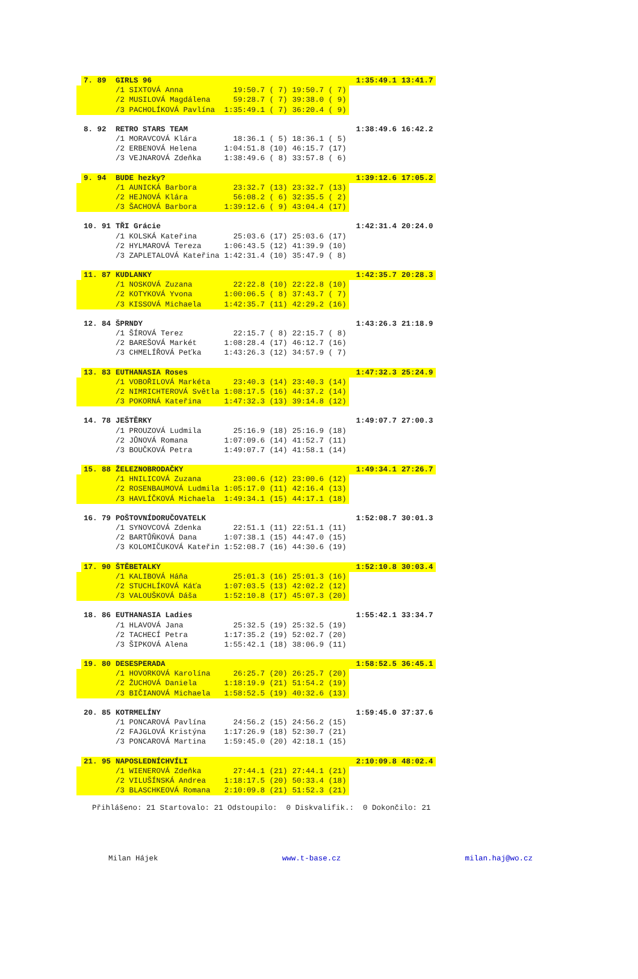| | 7. 89 | GIRLS 96 | | | | 1:35:49.1 | 13:41.7 |
| | | /1 SIXTOVÁ Anna | 19:50.7 ( 7) | 19:50.7 ( 7) | | | |
| | | /2 MUSILOVÁ Magdálena | 59:28.7 ( 7) | 39:38.0 ( 9) | | | |
| | | /3 PACHOLÍKOVÁ Pavlína | 1:35:49.1 ( 7) | 36:20.4 ( 9) | | | |
| | 8. 92 | RETRO STARS TEAM | | | | 1:38:49.6 | 16:42.2 |
| | | /1 MORAVCOVÁ Klára | 18:36.1 ( 5) | 18:36.1 ( 5) | | | |
| | | /2 ERBENOVÁ Helena | 1:04:51.8 (10) | 46:15.7 (17) | | | |
| | | /3 VEJNAROVÁ Zdeňka | 1:38:49.6 ( 8) | 33:57.8 ( 6) | | | |
| | 9. 94 | BUDE hezky? | | | | 1:39:12.6 | 17:05.2 |
| | | /1 AUNICKÁ Barbora | 23:32.7 (13) | 23:32.7 (13) | | | |
| | | /2 HEJNOVÁ Klára | 56:08.2 ( 6) | 32:35.5 ( 2) | | | |
| | | /3 ŠACHOVÁ Barbora | 1:39:12.6 ( 9) | 43:04.4 (17) | | | |
| | 10. 91 | TŘI Grácie | | | | 1:42:31.4 | 20:24.0 |
| | | /1 KOLSKÁ Kateřina | 25:03.6 (17) | 25:03.6 (17) | | | |
| | | /2 HYLMAROVÁ Tereza | 1:06:43.5 (12) | 41:39.9 (10) | | | |
| | | /3 ZAPLETALOVÁ Kateřina | 1:42:31.4 (10) | 35:47.9 ( 8) | | | |
| | 11. 87 | KUDLANKY | | | | 1:42:35.7 | 20:28.3 |
| | | /1 NOSKOVÁ Zuzana | 22:22.8 (10) | 22:22.8 (10) | | | |
| | | /2 KOTYKOVÁ Yvona | 1:00:06.5 ( 8) | 37:43.7 ( 7) | | | |
| | | /3 KISSOVÁ Michaela | 1:42:35.7 (11) | 42:29.2 (16) | | | |
| | 12. 84 | ŠPRNDY | | | | 1:43:26.3 | 21:18.9 |
| | | /1 ŠÍROVÁ Terez | 22:15.7 ( 8) | 22:15.7 ( 8) | | | |
| | | /2 BAREŠOVÁ Markét | 1:08:28.4 (17) | 46:12.7 (16) | | | |
| | | /3 CHMELÍŘOVÁ Peťka | 1:43:26.3 (12) | 34:57.9 ( 7) | | | |
| | 13. 83 | EUTHANASIA Roses | | | | 1:47:32.3 | 25:24.9 |
| | | /1 VOBOŘILOVÁ Markéta | 23:40.3 (14) | 23:40.3 (14) | | | |
| | | /2 NIMRICHTEROVÁ Světla | 1:08:17.5 (16) | 44:37.2 (14) | | | |
| | | /3 POKORNÁ Kateřina | 1:47:32.3 (13) | 39:14.8 (12) | | | |
| | 14. 78 | JEŠTĚRKY | | | | 1:49:07.7 | 27:00.3 |
| | | /1 PROUZOVÁ Ludmila | 25:16.9 (18) | 25:16.9 (18) | | | |
| | | /2 JŮNOVÁ Romana | 1:07:09.6 (14) | 41:52.7 (11) | | | |
| | | /3 BOUČKOVÁ Petra | 1:49:07.7 (14) | 41:58.1 (14) | | | |
| | 15. 88 | ŽELEZNOBRODAČKY | | | | 1:49:34.1 | 27:26.7 |
| | | /1 HNILICOVÁ Zuzana | 23:00.6 (12) | 23:00.6 (12) | | | |
| | | /2 ROSENBAUMOVÁ Ludmila | 1:05:17.0 (11) | 42:16.4 (13) | | | |
| | | /3 HAVLÍČKOVÁ Michaela | 1:49:34.1 (15) | 44:17.1 (18) | | | |
| | 16. 79 | POŠTOVNÍDORUČOVATELK | | | | 1:52:08.7 | 30:01.3 |
| | | /1 SYNOVCOVÁ Zdenka | 22:51.1 (11) | 22:51.1 (11) | | | |
| | | /2 BARTŮŇKOVÁ Dana | 1:07:38.1 (15) | 44:47.0 (15) | | | |
| | | /3 KOLOMIČUKOVÁ Kateřin | 1:52:08.7 (16) | 44:30.6 (19) | | | |
| | 17. 90 | ŠTĚBETALKY | | | | 1:52:10.8 | 30:03.4 |
| | | /1 KALIBOVÁ Háňa | 25:01.3 (16) | 25:01.3 (16) | | | |
| | | /2 STUCHLÍKOVÁ Káťa | 1:07:03.5 (13) | 42:02.2 (12) | | | |
| | | /3 VALOUŠKOVÁ Dáša | 1:52:10.8 (17) | 45:07.3 (20) | | | |
| | 18. 86 | EUTHANASIA Ladies | | | | 1:55:42.1 | 33:34.7 |
| | | /1 HLAVOVÁ Jana | 25:32.5 (19) | 25:32.5 (19) | | | |
| | | /2 TACHECÍ Petra | 1:17:35.2 (19) | 52:02.7 (20) | | | |
| | | /3 ŠIPKOVÁ Alena | 1:55:42.1 (18) | 38:06.9 (11) | | | |
| | 19. 80 | DESESPERADA | | | | 1:58:52.5 | 36:45.1 |
| | | /1 HOVORKOVÁ Karolína | 26:25.7 (20) | 26:25.7 (20) | | | |
| | | /2 ŽUCHOVÁ Daniela | 1:18:19.9 (21) | 51:54.2 (19) | | | |
| | | /3 BIČIANOVÁ Michaela | 1:58:52.5 (19) | 40:32.6 (13) | | | |
| | 20. 85 | KOTRMELÍNY | | | | 1:59:45.0 | 37:37.6 |
| | | /1 PONCAROVÁ Pavlína | 24:56.2 (15) | 24:56.2 (15) | | | |
| | | /2 FAJGLOVÁ Kristýna | 1:17:26.9 (18) | 52:30.7 (21) | | | |
| | | /3 PONCAROVÁ Martina | 1:59:45.0 (20) | 42:18.1 (15) | | | |
| | 21. 95 | NAPOSLEDNÍCHVÍLI | | | | 2:10:09.8 | 48:02.4 |
| | | /1 WIENEROVÁ Zdeňka | 27:44.1 (21) | 27:44.1 (21) | | | |
| | | /2 VILUŠÍNSKÁ Andrea | 1:18:17.5 (20) | 50:33.4 (18) | | | |
| | | /3 BLASCHKEOVÁ Romana | 2:10:09.8 (21) | 51:52.3 (21) | | | |
Přihlášeno: 21 Startovalo: 21 Odstoupilo: 0 Diskvalifik.: 0 Dokončilo: 21
Milan Hájek www.t-base.cz milan.haj@wo.cz